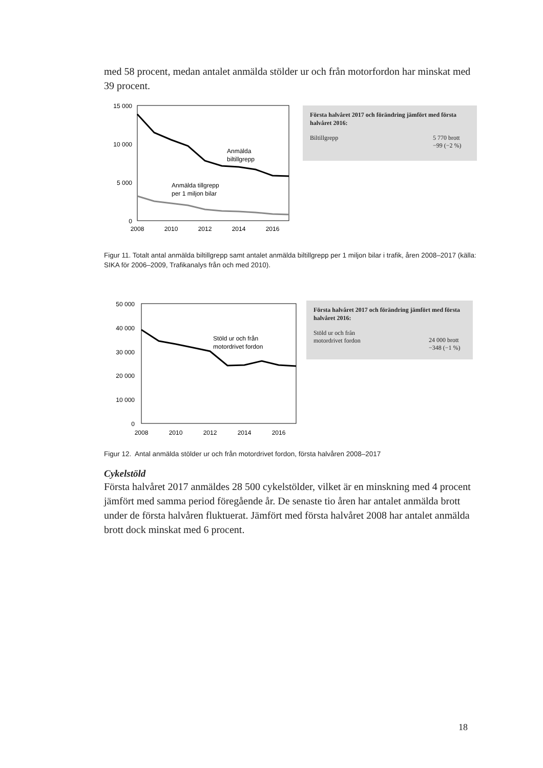med 58 procent, medan antalet anmälda stölder ur och från motorfordon har minskat med 39 procent.
15 000
10 000
5 000
0
2008
2010
2012
2014
2016
Anmälda
biltillgrepp
Anmälda tillgrepp
per 1 miljon bilar
Första halvåret 2017 och förändring jämfört med första halvåret 2016:
Biltillgrepp 5 770 brott
−99 (−2 %)
Figur 11. Totalt antal anmälda biltillgrepp samt antalet anmälda biltillgrepp per 1 miljon bilar i trafik, åren 2008–2017 (källa: SIKA för 2006–2009, Trafikanalys från och med 2010).
50 000
40 000
30 000
20 000
10 000
0
2008
2010
2012
2014
2016
Stöld ur och från
motordrivet fordon
Första halvåret 2017 och förändring jämfört med första halvåret 2016:
Stöld ur och från
motordrivet fordon 24 000 brott
−348 (−1 %)
Figur 12. Antal anmälda stölder ur och från motordrivet fordon, första halvåren 2008–2017
Cykelstöld
Första halvåret 2017 anmäldes 28 500 cykelstölder, vilket är en minskning med 4 procent jämfört med samma period föregående år. De senaste tio åren har antalet anmälda brott under de första halvåren fluktuerat. Jämfört med första halvåret 2008 har antalet anmälda brott dock minskat med 6 procent.
18